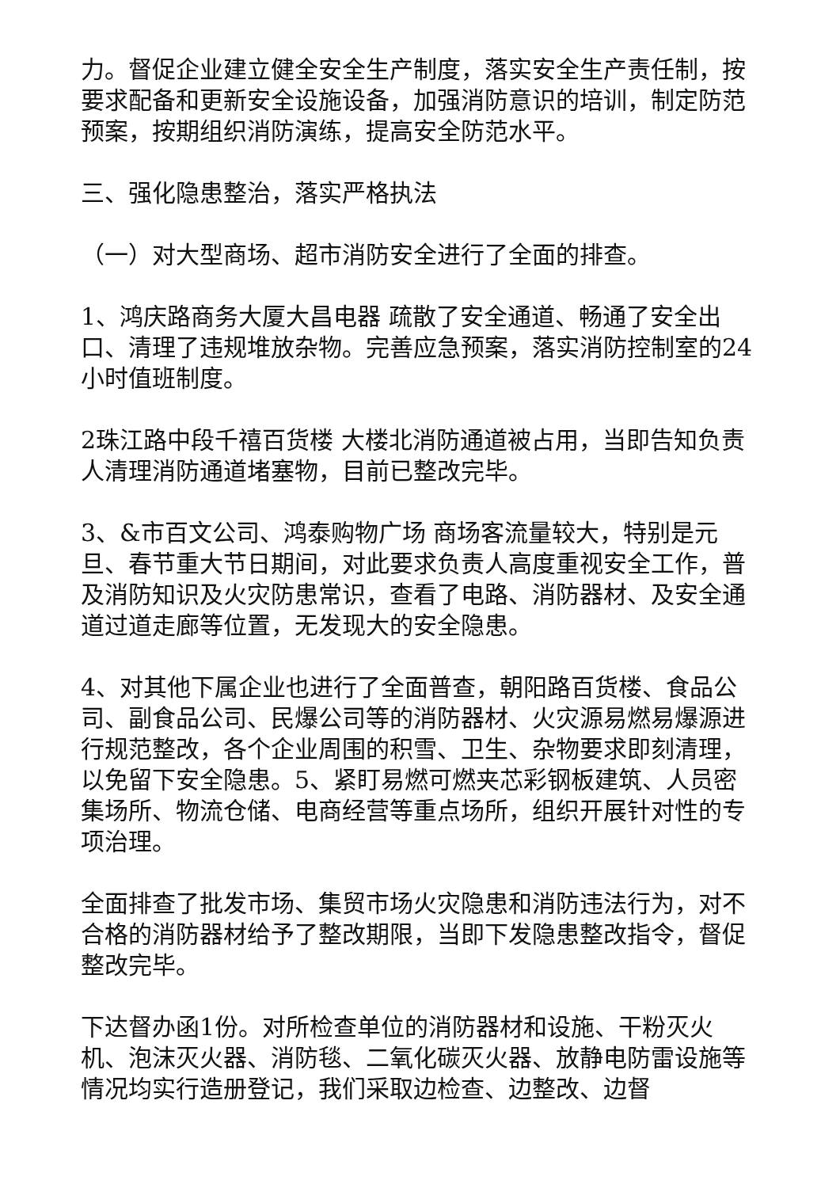力。督促企业建立健全安全生产制度，落实安全生产责任制，按要求配备和更新安全设施设备，加强消防意识的培训，制定防范预案，按期组织消防演练，提高安全防范水平。
三、强化隐患整治，落实严格执法
（一）对大型商场、超市消防安全进行了全面的排查。
1、鸿庆路商务大厦大昌电器 疏散了安全通道、畅通了安全出口、清理了违规堆放杂物。完善应急预案，落实消防控制室的24小时值班制度。
2珠江路中段千禧百货楼 大楼北消防通道被占用，当即告知负责人清理消防通道堵塞物，目前已整改完毕。
3、&市百文公司、鸿泰购物广场 商场客流量较大，特别是元旦、春节重大节日期间，对此要求负责人高度重视安全工作，普及消防知识及火灾防患常识，查看了电路、消防器材、及安全通道过道走廊等位置，无发现大的安全隐患。
4、对其他下属企业也进行了全面普查，朝阳路百货楼、食品公司、副食品公司、民爆公司等的消防器材、火灾源易燃易爆源进行规范整改，各个企业周围的积雪、卫生、杂物要求即刻清理，以免留下安全隐患。5、紧盯易燃可燃夹芯彩钢板建筑、人员密集场所、物流仓储、电商经营等重点场所，组织开展针对性的专项治理。
全面排查了批发市场、集贸市场火灾隐患和消防违法行为，对不合格的消防器材给予了整改期限，当即下发隐患整改指令，督促整改完毕。
下达督办函1份。对所检查单位的消防器材和设施、干粉灭火机、泡沫灭火器、消防毯、二氧化碳灭火器、放静电防雷设施等情况均实行造册登记，我们采取边检查、边整改、边督